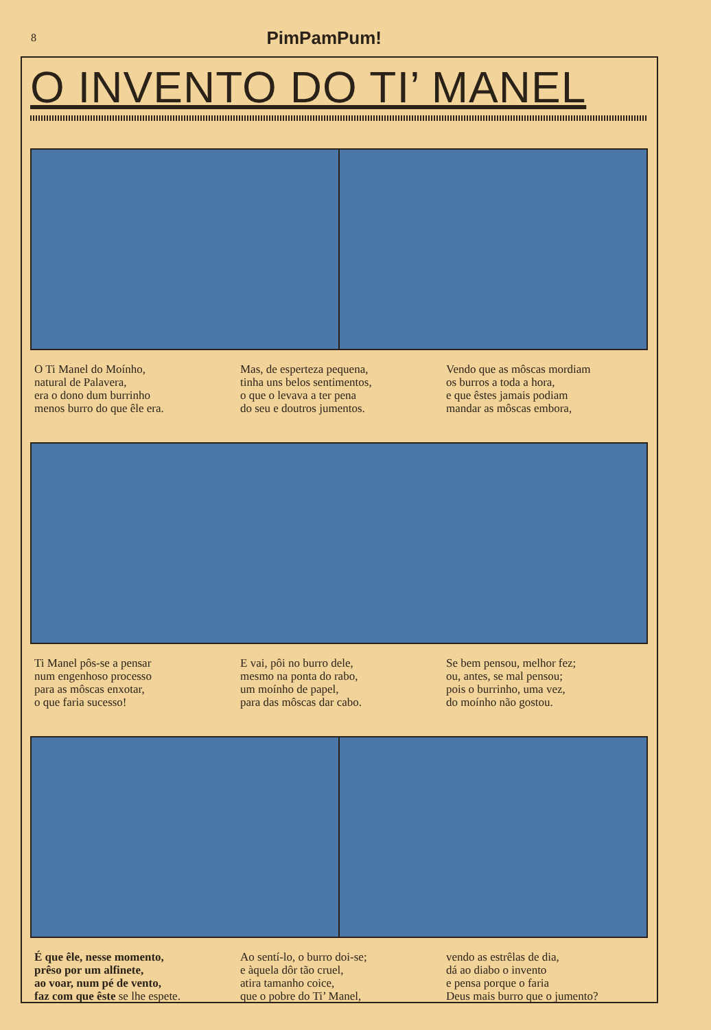8 PimPamPum!
O INVENTO DO TI’ MANEL
O Ti Manel do Moínho,
natural de Palavera,
era o dono dum burrinho
menos burro do que êle era.
Mas, de esperteza pequena,
tinha uns belos sentimentos,
o que o levava a ter pena
do seu e doutros jumentos.
Vendo que as môscas mordiam
os burros a toda a hora,
e que êstes jamais podiam
mandar as môscas embora,
Ti Manel pôs-se a pensar
num engenhoso processo
para as môscas enxotar,
o que faria sucesso!
E vai, pôi no burro dele,
mesmo na ponta do rabo,
um moínho de papel,
para das môscas dar cabo.
Se bem pensou, melhor fez;
ou, antes, se mal pensou;
pois o burrinho, uma vez,
do moínho não gostou.
É que êle, nesse momento,
prêso por um alfinete,
ao voar, num pé de vento,
faz com que êste se lhe espete.
Ao sentí-lo, o burro doi-se;
e àquela dôr tão cruel,
atira tamanho coice,
que o pobre do Ti’ Manel,
vendo as estrêlas de dia,
dá ao diabo o invento
e pensa porque o faria
Deus mais burro que o jumento?